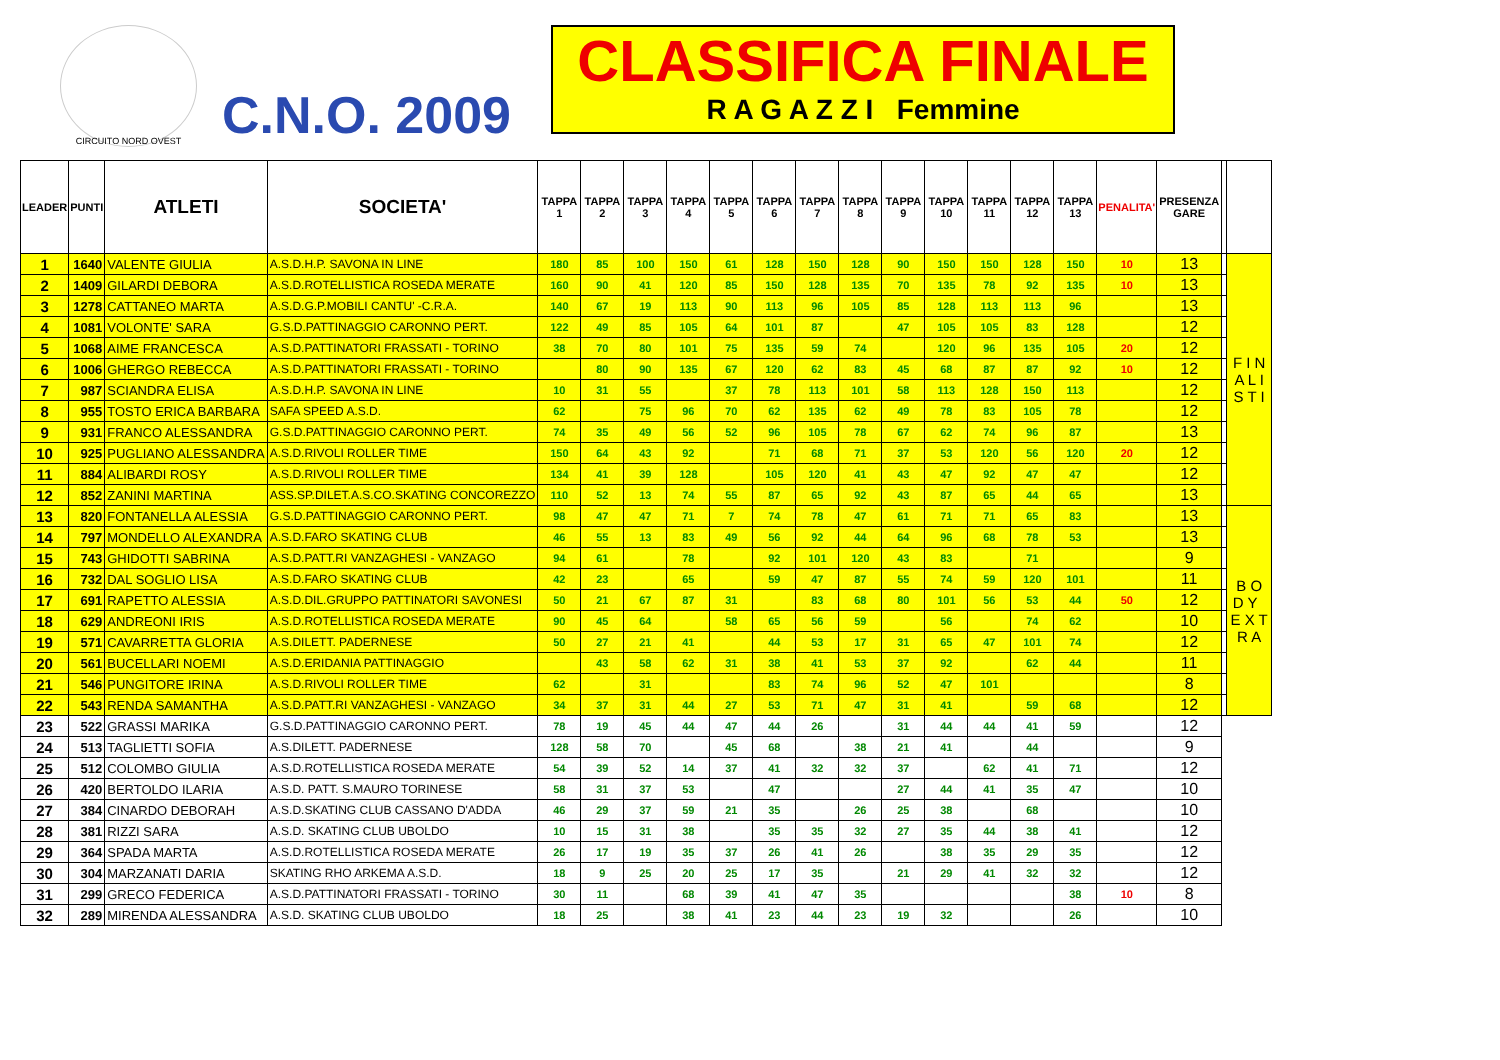CIRCUITO NORD OVEST
C.N.O. 2009
CLASSIFICA FINALE
R A G A Z Z I Femmine
| LEADER | PUNTI | ATLETI | SOCIETA' | TAPPA 1 | TAPPA 2 | TAPPA 3 | TAPPA 4 | TAPPA 5 | TAPPA 6 | TAPPA 7 | TAPPA 8 | TAPPA 9 | TAPPA 10 | TAPPA 11 | TAPPA 12 | TAPPA 13 | PENALITA' | PRESENZA GARE | | |
| --- | --- | --- | --- | --- | --- | --- | --- | --- | --- | --- | --- | --- | --- | --- | --- | --- | --- | --- | --- | --- |
| 1 | 1640 | VALENTE GIULIA | A.S.D.H.P. SAVONA IN LINE | 180 | 85 | 100 | 150 | 61 | 128 | 150 | 128 | 90 | 150 | 150 | 128 | 150 | 10 | 13 | | F I N A L I S T I |
| 2 | 1409 | GILARDI DEBORA | A.S.D.ROTELLISTICA ROSEDA MERATE | 160 | 90 | 41 | 120 | 85 | 150 | 128 | 135 | 70 | 135 | 78 | 92 | 135 | 10 | 13 | | |
| 3 | 1278 | CATTANEO MARTA | A.S.D.G.P.MOBILI CANTU' -C.R.A. | 140 | 67 | 19 | 113 | 90 | 113 | 96 | 105 | 85 | 128 | 113 | 113 | 96 | | 13 | | |
| 4 | 1081 | VOLONTE' SARA | G.S.D.PATTINAGGIO CARONNO PERT. | 122 | 49 | 85 | 105 | 64 | 101 | 87 | | 47 | 105 | 105 | 83 | 128 | | 12 | | |
| 5 | 1068 | AIME FRANCESCA | A.S.D.PATTINATORI FRASSATI - TORINO | 38 | 70 | 80 | 101 | 75 | 135 | 59 | 74 | | 120 | 96 | 135 | 105 | 20 | 12 | | |
| 6 | 1006 | GHERGO REBECCA | A.S.D.PATTINATORI FRASSATI - TORINO | | 80 | 90 | 135 | 67 | 120 | 62 | 83 | 45 | 68 | 87 | 87 | 92 | 10 | 12 | | |
| 7 | 987 | SCIANDRA ELISA | A.S.D.H.P. SAVONA IN LINE | 10 | 31 | 55 | | 37 | 78 | 113 | 101 | 58 | 113 | 128 | 150 | 113 | | 12 | | |
| 8 | 955 | TOSTO ERICA BARBARA | SAFA SPEED A.S.D. | 62 | | 75 | 96 | 70 | 62 | 135 | 62 | 49 | 78 | 83 | 105 | 78 | | 12 | | |
| 9 | 931 | FRANCO ALESSANDRA | G.S.D.PATTINAGGIO CARONNO PERT. | 74 | 35 | 49 | 56 | 52 | 96 | 105 | 78 | 67 | 62 | 74 | 96 | 87 | | 13 | | |
| 10 | 925 | PUGLIANO ALESSANDRA | A.S.D.RIVOLI ROLLER TIME | 150 | 64 | 43 | 92 | | 71 | 68 | 71 | 37 | 53 | 120 | 56 | 120 | 20 | 12 | | |
| 11 | 884 | ALIBARDI ROSY | A.S.D.RIVOLI ROLLER TIME | 134 | 41 | 39 | 128 | | 105 | 120 | 41 | 43 | 47 | 92 | 47 | 47 | | 12 | | |
| 12 | 852 | ZANINI MARTINA | ASS.SP.DILET.A.S.CO.SKATING CONCOREZZO | 110 | 52 | 13 | 74 | 55 | 87 | 65 | 92 | 43 | 87 | 65 | 44 | 65 | | 13 | | |
| 13 | 820 | FONTANELLA ALESSIA | G.S.D.PATTINAGGIO CARONNO PERT. | 98 | 47 | 47 | 71 | 7 | 74 | 78 | 47 | 61 | 71 | 71 | 65 | 83 | | 13 | | B O D Y E X T R A |
| 14 | 797 | MONDELLO ALEXANDRA | A.S.D.FARO SKATING CLUB | 46 | 55 | 13 | 83 | 49 | 56 | 92 | 44 | 64 | 96 | 68 | 78 | 53 | | 13 | | |
| 15 | 743 | GHIDOTTI SABRINA | A.S.D.PATT.RI VANZAGHESI - VANZAGO | 94 | 61 | | 78 | | 92 | 101 | 120 | 43 | 83 | | 71 | | | 9 | | |
| 16 | 732 | DAL SOGLIO LISA | A.S.D.FARO SKATING CLUB | 42 | 23 | | 65 | | 59 | 47 | 87 | 55 | 74 | 59 | 120 | 101 | | 11 | | |
| 17 | 691 | RAPETTO ALESSIA | A.S.D.DIL.GRUPPO PATTINATORI SAVONESI | 50 | 21 | 67 | 87 | 31 | | 83 | 68 | 80 | 101 | 56 | 53 | 44 | 50 | 12 | | |
| 18 | 629 | ANDREONI IRIS | A.S.D.ROTELLISTICA ROSEDA MERATE | 90 | 45 | 64 | | 58 | 65 | 56 | 59 | | 56 | | 74 | 62 | | 10 | | |
| 19 | 571 | CAVARRETTA GLORIA | A.S.DILETT. PADERNESE | 50 | 27 | 21 | 41 | | 44 | 53 | 17 | 31 | 65 | 47 | 101 | 74 | | 12 | | |
| 20 | 561 | BUCELLARI NOEMI | A.S.D.ERIDANIA PATTINAGGIO | | 43 | 58 | 62 | 31 | 38 | 41 | 53 | 37 | 92 | | 62 | 44 | | 11 | | |
| 21 | 546 | PUNGITORE IRINA | A.S.D.RIVOLI ROLLER TIME | 62 | | 31 | | | 83 | 74 | 96 | 52 | 47 | 101 | | | | 8 | | |
| 22 | 543 | RENDA SAMANTHA | A.S.D.PATT.RI VANZAGHESI - VANZAGO | 34 | 37 | 31 | 44 | 27 | 53 | 71 | 47 | 31 | 41 | | 59 | 68 | | 12 | | |
| 23 | 522 | GRASSI MARIKA | G.S.D.PATTINAGGIO CARONNO PERT. | 78 | 19 | 45 | 44 | 47 | 44 | 26 | | 31 | 44 | 44 | 41 | 59 | | 12 | | |
| 24 | 513 | TAGLIETTI SOFIA | A.S.DILETT. PADERNESE | 128 | 58 | 70 | | 45 | 68 | | 38 | 21 | 41 | | 44 | | | 9 | | |
| 25 | 512 | COLOMBO GIULIA | A.S.D.ROTELLISTICA ROSEDA MERATE | 54 | 39 | 52 | 14 | 37 | 41 | 32 | 32 | 37 | | 62 | 41 | 71 | | 12 | | |
| 26 | 420 | BERTOLDO ILARIA | A.S.D. PATT. S.MAURO TORINESE | 58 | 31 | 37 | 53 | | 47 | | | 27 | 44 | 41 | 35 | 47 | | 10 | | |
| 27 | 384 | CINARDO DEBORAH | A.S.D.SKATING CLUB CASSANO D'ADDA | 46 | 29 | 37 | 59 | 21 | 35 | | 26 | 25 | 38 | | 68 | | | 10 | | |
| 28 | 381 | RIZZI SARA | A.S.D. SKATING CLUB UBOLDO | 10 | 15 | 31 | 38 | | 35 | 35 | 32 | 27 | 35 | 44 | 38 | 41 | | 12 | | |
| 29 | 364 | SPADA MARTA | A.S.D.ROTELLISTICA ROSEDA MERATE | 26 | 17 | 19 | 35 | 37 | 26 | 41 | 26 | | 38 | 35 | 29 | 35 | | 12 | | |
| 30 | 304 | MARZANATI DARIA | SKATING RHO ARKEMA A.S.D. | 18 | 9 | 25 | 20 | 25 | 17 | 35 | | 21 | 29 | 41 | 32 | 32 | | 12 | | |
| 31 | 299 | GRECO FEDERICA | A.S.D.PATTINATORI FRASSATI - TORINO | 30 | 11 | | 68 | 39 | 41 | 47 | 35 | | | | | 38 | 10 | 8 | | |
| 32 | 289 | MIRENDA ALESSANDRA | A.S.D. SKATING CLUB UBOLDO | 18 | 25 | | 38 | 41 | 23 | 44 | 23 | 19 | 32 | | | 26 | | 10 | | |